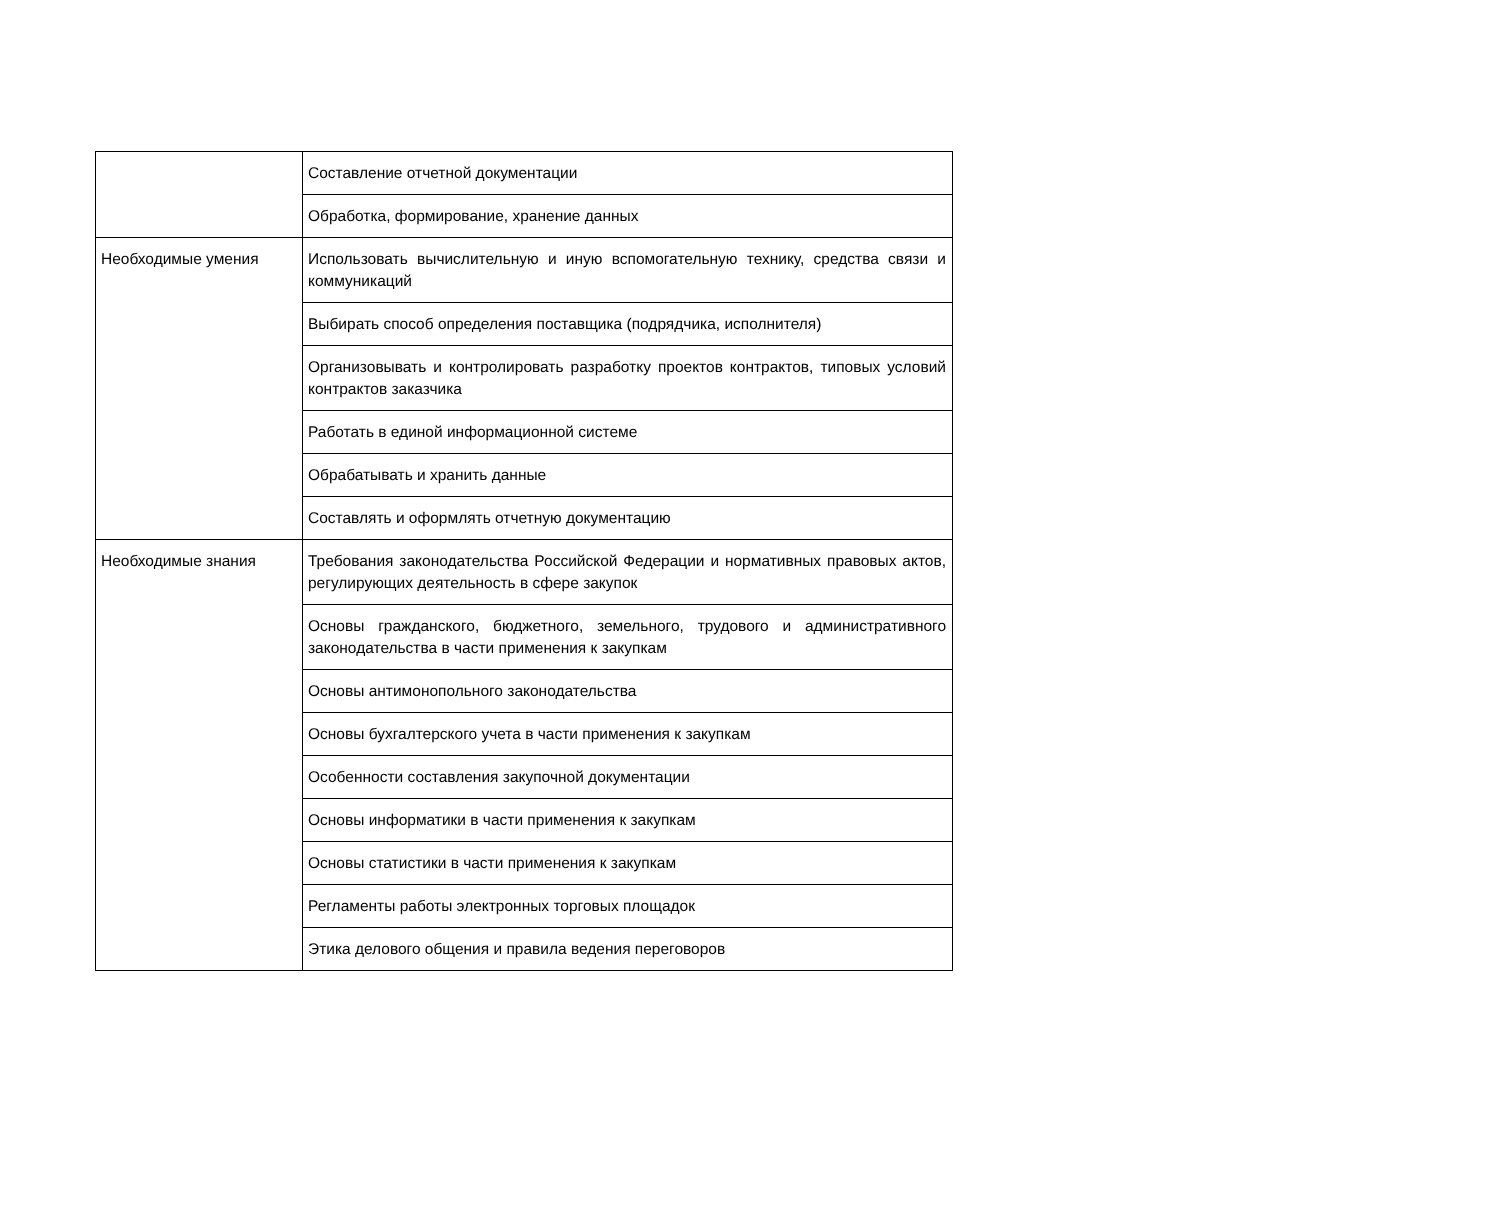| | Составление отчетной документации |
| | Обработка, формирование, хранение данных |
| Необходимые умения | Использовать вычислительную и иную вспомогательную технику, средства связи и коммуникаций |
| | Выбирать способ определения поставщика (подрядчика, исполнителя) |
| | Организовывать и контролировать разработку проектов контрактов, типовых условий контрактов заказчика |
| | Работать в единой информационной системе |
| | Обрабатывать и хранить данные |
| | Составлять и оформлять отчетную документацию |
| Необходимые знания | Требования законодательства Российской Федерации и нормативных правовых актов, регулирующих деятельность в сфере закупок |
| | Основы гражданского, бюджетного, земельного, трудового и административного законодательства в части применения к закупкам |
| | Основы антимонопольного законодательства |
| | Основы бухгалтерского учета в части применения к закупкам |
| | Особенности составления закупочной документации |
| | Основы информатики в части применения к закупкам |
| | Основы статистики в части применения к закупкам |
| | Регламенты работы электронных торговых площадок |
| | Этика делового общения и правила ведения переговоров |